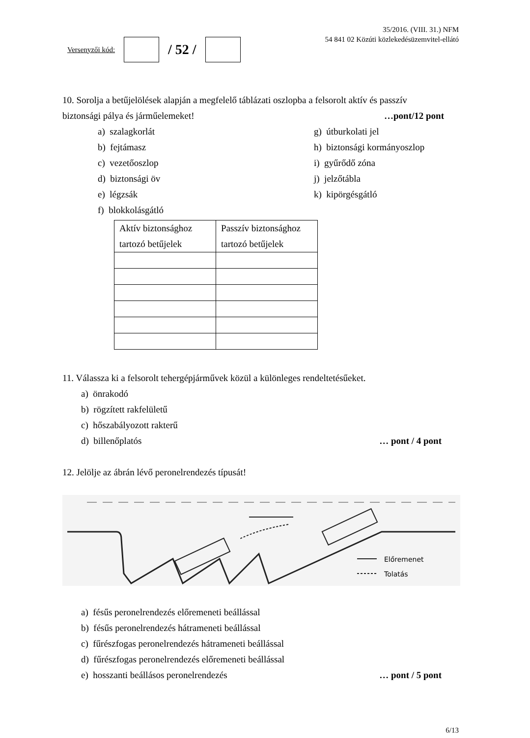Versenyzői kód:
/ 52 /
35/2016. (VIII. 31.) NFM
54 841 02 Közúti közlekedésüzemvitel-ellátó
10. Sorolja a betűjelölések alapján a megfelelő táblázati oszlopba a felsorolt aktív és passzív
biztonsági pálya és járműelemeket!
…pont/12 pont
a) szalagkorlát
b) fejtámasz
c) vezetőoszlop
d) biztonsági öv
e) légzsák
f) blokkolásgátló
g) útburkolati jel
h) biztonsági kormányoszlop
i) gyűrődő zóna
j) jelzőtábla
k) kipörgésgátló
| Aktív biztonsághoz tartozó betűjelek | Passzív biztonsághoz tartozó betűjelek |
| --- | --- |
11. Válassza ki a felsorolt tehergépjárművek közül a különleges rendeltetésűeket.
a) önrakodó
b) rögzített rakfelületű
c) hőszabályozott rakterű
d) billenőplatós … pont / 4 pont
12. Jelölje az ábrán lévő peronelrendezés típusát!
Előremenet
Tolatás
a) fésűs peronelrendezés előremeneti beállással
b) fésűs peronelrendezés hátrameneti beállással
c) fűrészfogas peronelrendezés hátrameneti beállással
d) fűrészfogas peronelrendezés előremeneti beállással
e) hosszanti beállásos peronelrendezés
… pont / 5 pont
6/13